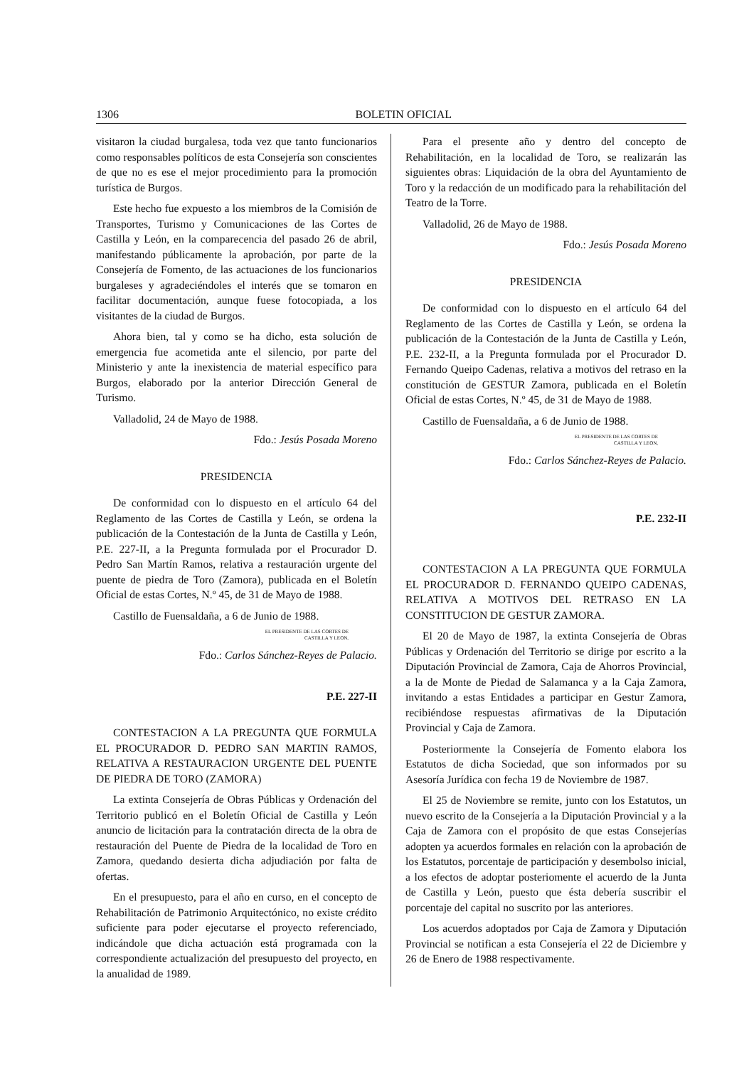1306 BOLETIN OFICIAL
visitaron la ciudad burgalesa, toda vez que tanto funcionarios como responsables políticos de esta Consejería son conscientes de que no es ese el mejor procedimiento para la promoción turística de Burgos.
Este hecho fue expuesto a los miembros de la Comisión de Transportes, Turismo y Comunicaciones de las Cortes de Castilla y León, en la comparecencia del pasado 26 de abril, manifestando públicamente la aprobación, por parte de la Consejería de Fomento, de las actuaciones de los funcionarios burgaleses y agradeciéndoles el interés que se tomaron en facilitar documentación, aunque fuese fotocopiada, a los visitantes de la ciudad de Burgos.
Ahora bien, tal y como se ha dicho, esta solución de emergencia fue acometida ante el silencio, por parte del Ministerio y ante la inexistencia de material específico para Burgos, elaborado por la anterior Dirección General de Turismo.
Valladolid, 24 de Mayo de 1988.
Fdo.: Jesús Posada Moreno
PRESIDENCIA
De conformidad con lo dispuesto en el artículo 64 del Reglamento de las Cortes de Castilla y León, se ordena la publicación de la Contestación de la Junta de Castilla y León, P.E. 227-II, a la Pregunta formulada por el Procurador D. Pedro San Martín Ramos, relativa a restauración urgente del puente de piedra de Toro (Zamora), publicada en el Boletín Oficial de estas Cortes, N.º 45, de 31 de Mayo de 1988.
Castillo de Fuensaldaña, a 6 de Junio de 1988.
EL PRESIDENTE DE LAS CORTES DE
CASTILLA Y LEON,
Fdo.: Carlos Sánchez-Reyes de Palacio.
P.E. 227-II
CONTESTACION A LA PREGUNTA QUE FORMULA EL PROCURADOR D. PEDRO SAN MARTIN RAMOS, RELATIVA A RESTAURACION URGENTE DEL PUENTE DE PIEDRA DE TORO (ZAMORA)
La extinta Consejería de Obras Públicas y Ordenación del Territorio publicó en el Boletín Oficial de Castilla y León anuncio de licitación para la contratación directa de la obra de restauración del Puente de Piedra de la localidad de Toro en Zamora, quedando desierta dicha adjudiación por falta de ofertas.
En el presupuesto, para el año en curso, en el concepto de Rehabilitación de Patrimonio Arquitectónico, no existe crédito suficiente para poder ejecutarse el proyecto referenciado, indicándole que dicha actuación está programada con la correspondiente actualización del presupuesto del proyecto, en la anualidad de 1989.
Para el presente año y dentro del concepto de Rehabilitación, en la localidad de Toro, se realizarán las siguientes obras: Liquidación de la obra del Ayuntamiento de Toro y la redacción de un modificado para la rehabilitación del Teatro de la Torre.
Valladolid, 26 de Mayo de 1988.
Fdo.: Jesús Posada Moreno
PRESIDENCIA
De conformidad con lo dispuesto en el artículo 64 del Reglamento de las Cortes de Castilla y León, se ordena la publicación de la Contestación de la Junta de Castilla y León, P.E. 232-II, a la Pregunta formulada por el Procurador D. Fernando Queipo Cadenas, relativa a motivos del retraso en la constitución de GESTUR Zamora, publicada en el Boletín Oficial de estas Cortes, N.º 45, de 31 de Mayo de 1988.
Castillo de Fuensaldaña, a 6 de Junio de 1988.
EL PRESIDENTE DE LAS CORTES DE
CASTILLA Y LEON,
Fdo.: Carlos Sánchez-Reyes de Palacio.
P.E. 232-II
CONTESTACION A LA PREGUNTA QUE FORMULA EL PROCURADOR D. FERNANDO QUEIPO CADENAS, RELATIVA A MOTIVOS DEL RETRASO EN LA CONSTITUCION DE GESTUR ZAMORA.
El 20 de Mayo de 1987, la extinta Consejería de Obras Públicas y Ordenación del Territorio se dirige por escrito a la Diputación Provincial de Zamora, Caja de Ahorros Provincial, a la de Monte de Piedad de Salamanca y a la Caja Zamora, invitando a estas Entidades a participar en Gestur Zamora, recibiéndose respuestas afirmativas de la Diputación Provincial y Caja de Zamora.
Posteriormente la Consejería de Fomento elabora los Estatutos de dicha Sociedad, que son informados por su Asesoría Jurídica con fecha 19 de Noviembre de 1987.
El 25 de Noviembre se remite, junto con los Estatutos, un nuevo escrito de la Consejería a la Diputación Provincial y a la Caja de Zamora con el propósito de que estas Consejerías adopten ya acuerdos formales en relación con la aprobación de los Estatutos, porcentaje de participación y desembolso inicial, a los efectos de adoptar posteriomente el acuerdo de la Junta de Castilla y León, puesto que ésta debería suscribir el porcentaje del capital no suscrito por las anteriores.
Los acuerdos adoptados por Caja de Zamora y Diputación Provincial se notifican a esta Consejería el 22 de Diciembre y 26 de Enero de 1988 respectivamente.